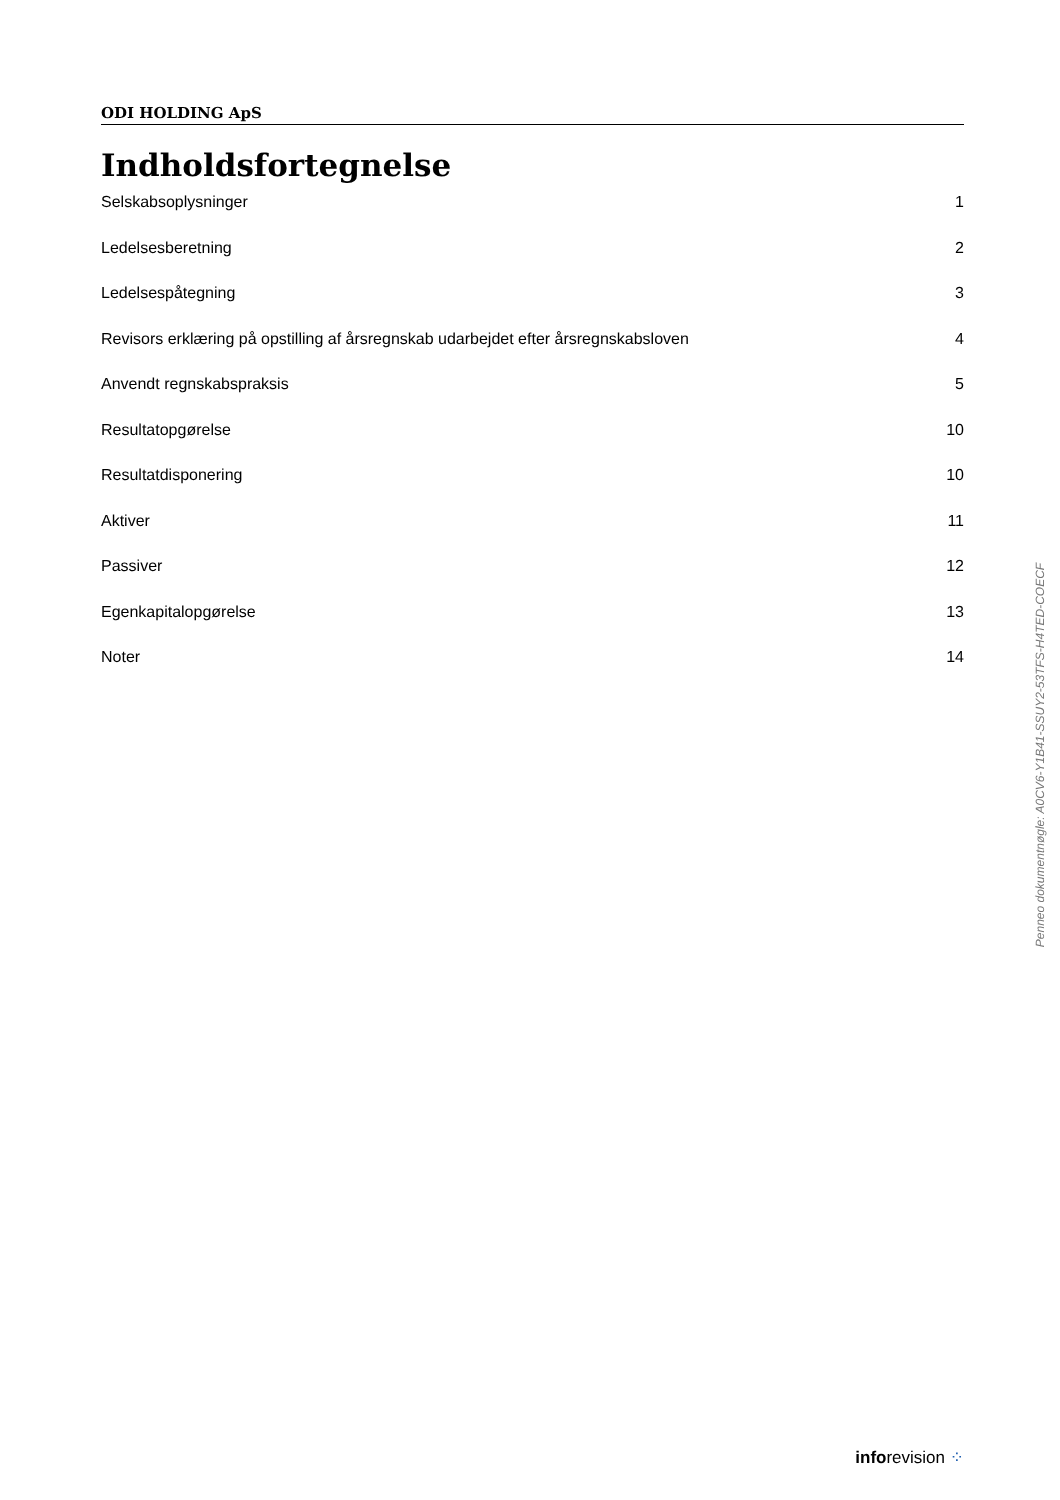ODI HOLDING ApS
Indholdsfortegnelse
Selskabsoplysninger 1
Ledelsesberetning 2
Ledelsespåtegning 3
Revisors erklæring på opstilling af årsregnskab udarbejdet efter årsregnskabsloven 4
Anvendt regnskabspraksis 5
Resultatopgørelse 10
Resultatdisponering 10
Aktiver 11
Passiver 12
Egenkapitalopgørelse 13
Noter 14
Penneo dokumentnøgle: A0CV6-Y1B41-SSUY2-53TFS-H4TED-COECF
inforevision ⁘